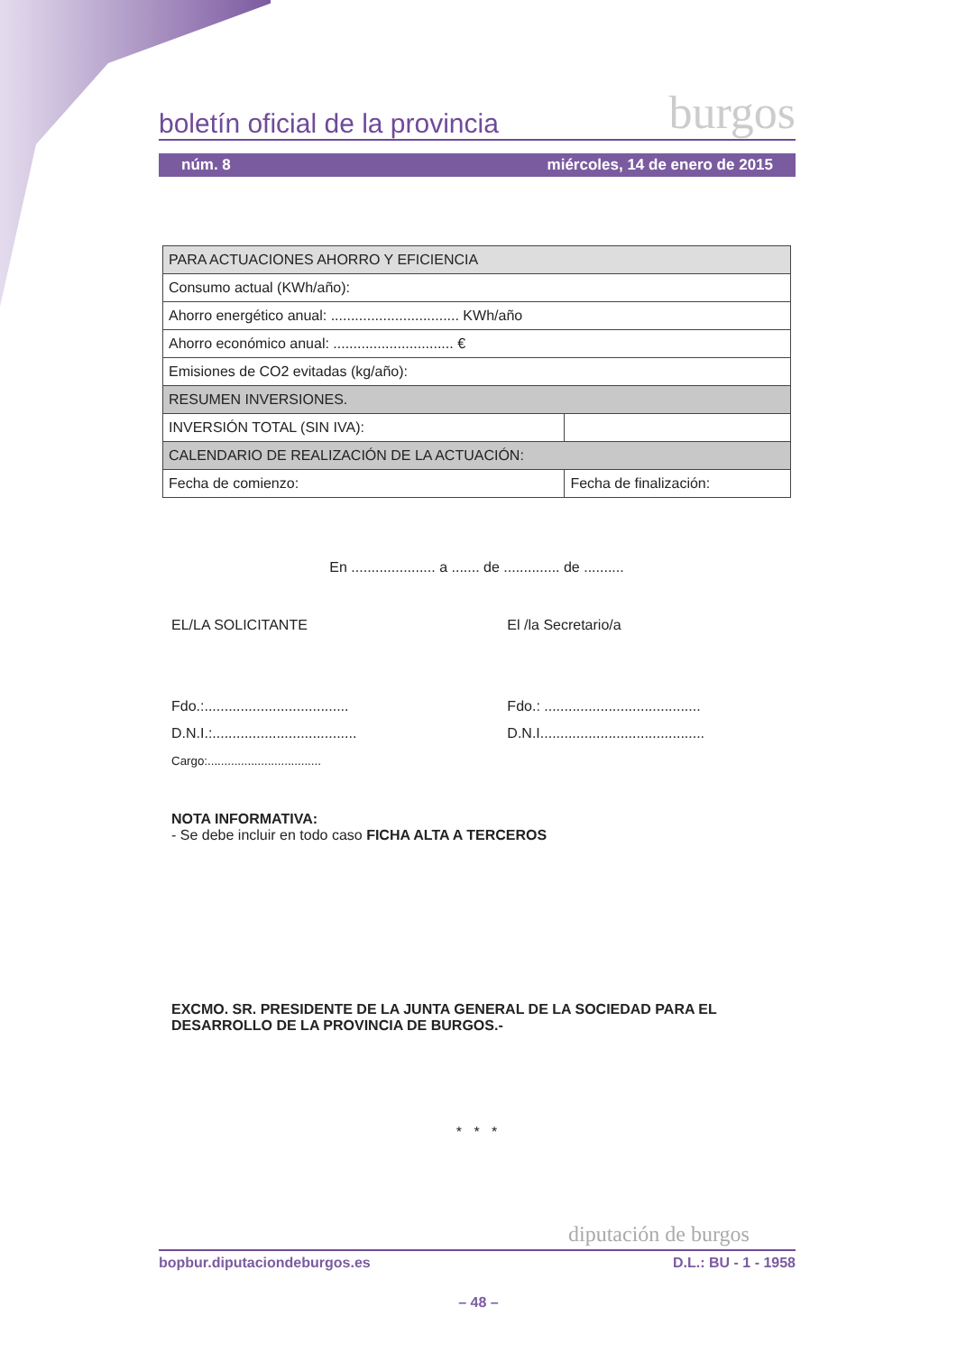boletín oficial de la provincia burgos
núm. 8 miércoles, 14 de enero de 2015
| PARA ACTUACIONES AHORRO Y EFICIENCIA | |
| Consumo actual (KWh/año): | |
| Ahorro energético anual: ................................ KWh/año | |
| Ahorro económico anual: .............................. € | |
| Emisiones de CO2 evitadas (kg/año): | |
| RESUMEN INVERSIONES. | |
| INVERSIÓN TOTAL (SIN IVA): | |
| CALENDARIO DE REALIZACIÓN DE LA ACTUACIÓN: | |
| Fecha de comienzo: | Fecha de finalización: |
En ..................... a ....... de .............. de ..........
EL/LA SOLICITANTE
Fdo.:....................................
D.N.I.:....................................
Cargo:..................................
El /la Secretario/a
Fdo.: .......................................
D.N.I.........................................
NOTA INFORMATIVA:
- Se debe incluir en todo caso FICHA ALTA A TERCEROS
EXCMO. SR. PRESIDENTE DE LA JUNTA GENERAL DE LA SOCIEDAD PARA EL DESARROLLO DE LA PROVINCIA DE BURGOS.-
* * *
diputación de burgos
bopbur.diputaciondeburgos.es D.L.: BU - 1 - 1958
– 48 –